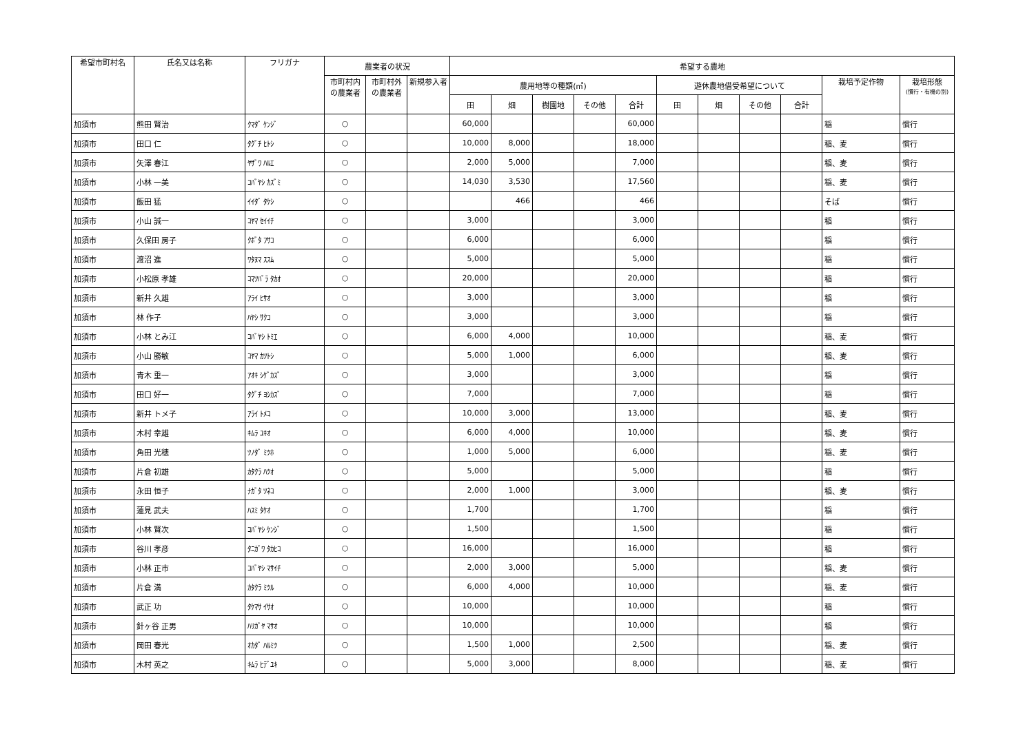| 希望市町村名 | 氏名又は名称 | フリガナ | 農業者の状況 | | | 希望する農地 | | | | | | | | | | |
| --- | --- | --- | --- | --- | --- | --- | --- | --- | --- | --- | --- | --- | --- | --- | --- | --- |
| | | | 市町村内 の農業者 | 市町村外 の農業者 | 新規参入者 | 農用地等の種類(㎡) | | | | | 遊休農地借受希望について | | | | 栽培予定作物 | 栽培形態 (慣行・有機の別) |
| | | | | | | 田 | 畑 | 樹園地 | その他 | 合計 | 田 | 畑 | その他 | 合計 | | |
| 加須市 | 熊田 賢治 | ｸﾏﾀﾞ ｹﾝｼﾞ | ○ | | | 60,000 | | | | 60,000 | | | | | 稲 | 慣行 |
| 加須市 | 田口 仁 | ﾀｸﾞﾁ ﾋﾄｼ | ○ | | | 10,000 | 8,000 | | | 18,000 | | | | | 稲、麦 | 慣行 |
| 加須市 | 矢澤 春江 | ﾔｻﾞﾜ ﾊﾙｴ | ○ | | | 2,000 | 5,000 | | | 7,000 | | | | | 稲、麦 | 慣行 |
| 加須市 | 小林 一美 | ｺﾊﾞﾔｼ ｶｽﾞﾐ | ○ | | | 14,030 | 3,530 | | | 17,560 | | | | | 稲、麦 | 慣行 |
| 加須市 | 飯田 猛 | ｲｲﾀﾞ ﾀｹｼ | ○ | | | | 466 | | | 466 | | | | | そば | 慣行 |
| 加須市 | 小山 誠一 | ｺﾔﾏ ｾｲｲﾁ | ○ | | | 3,000 | | | | 3,000 | | | | | 稲 | 慣行 |
| 加須市 | 久保田 房子 | ｸﾎﾞﾀ ﾌｻｺ | ○ | | | 6,000 | | | | 6,000 | | | | | 稲 | 慣行 |
| 加須市 | 渡沼 進 | ﾜﾀﾇﾏ ｽｽﾑ | ○ | | | 5,000 | | | | 5,000 | | | | | 稲 | 慣行 |
| 加須市 | 小松原 孝雄 | ｺﾏﾂﾊﾞﾗ ﾀｶｵ | ○ | | | 20,000 | | | | 20,000 | | | | | 稲 | 慣行 |
| 加須市 | 新井 久雄 | ｱﾗｲ ﾋｻｵ | ○ | | | 3,000 | | | | 3,000 | | | | | 稲 | 慣行 |
| 加須市 | 林 作子 | ﾊﾔｼ ｻｸｺ | ○ | | | 3,000 | | | | 3,000 | | | | | 稲 | 慣行 |
| 加須市 | 小林 とみ江 | ｺﾊﾞﾔｼ ﾄﾐｴ | ○ | | | 6,000 | 4,000 | | | 10,000 | | | | | 稲、麦 | 慣行 |
| 加須市 | 小山 勝敏 | ｺﾔﾏ ｶﾂﾄｼ | ○ | | | 5,000 | 1,000 | | | 6,000 | | | | | 稲、麦 | 慣行 |
| 加須市 | 青木 重一 | ｱｵｷ ｼｹﾞｶｽﾞ | ○ | | | 3,000 | | | | 3,000 | | | | | 稲 | 慣行 |
| 加須市 | 田口 好一 | ﾀｸﾞﾁ ﾖｼｶｽﾞ | ○ | | | 7,000 | | | | 7,000 | | | | | 稲 | 慣行 |
| 加須市 | 新井 トメ子 | ｱﾗｲ ﾄﾒｺ | ○ | | | 10,000 | 3,000 | | | 13,000 | | | | | 稲、麦 | 慣行 |
| 加須市 | 木村 幸雄 | ｷﾑﾗ ﾕｷｵ | ○ | | | 6,000 | 4,000 | | | 10,000 | | | | | 稲、麦 | 慣行 |
| 加須市 | 角田 光穂 | ﾂﾉﾀﾞ ﾐﾂﾎ | ○ | | | 1,000 | 5,000 | | | 6,000 | | | | | 稲、麦 | 慣行 |
| 加須市 | 片倉 初雄 | ｶﾀｸﾗ ﾊﾂｵ | ○ | | | 5,000 | | | | 5,000 | | | | | 稲 | 慣行 |
| 加須市 | 永田 恒子 | ﾅｶﾞﾀ ﾂﾈｺ | ○ | | | 2,000 | 1,000 | | | 3,000 | | | | | 稲、麦 | 慣行 |
| 加須市 | 蓮見 武夫 | ﾊｽﾐ ﾀｹｵ | ○ | | | 1,700 | | | | 1,700 | | | | | 稲 | 慣行 |
| 加須市 | 小林 賢次 | ｺﾊﾞﾔｼ ｹﾝｼﾞ | ○ | | | 1,500 | | | | 1,500 | | | | | 稲 | 慣行 |
| 加須市 | 谷川 孝彦 | ﾀﾆｶﾞﾜ ﾀｶﾋｺ | ○ | | | 16,000 | | | | 16,000 | | | | | 稲 | 慣行 |
| 加須市 | 小林 正市 | ｺﾊﾞﾔｼ ﾏｻｲﾁ | ○ | | | 2,000 | 3,000 | | | 5,000 | | | | | 稲、麦 | 慣行 |
| 加須市 | 片倉 満 | ｶﾀｸﾗ ﾐﾂﾙ | ○ | | | 6,000 | 4,000 | | | 10,000 | | | | | 稲、麦 | 慣行 |
| 加須市 | 武正 功 | ﾀｹﾏｻ ｲｻｵ | ○ | | | 10,000 | | | | 10,000 | | | | | 稲 | 慣行 |
| 加須市 | 針ヶ谷 正男 | ﾊﾘｶﾞﾔ ﾏｻｵ | ○ | | | 10,000 | | | | 10,000 | | | | | 稲 | 慣行 |
| 加須市 | 岡田 春光 | ｵｶﾀﾞ ﾊﾙﾐﾂ | ○ | | | 1,500 | 1,000 | | | 2,500 | | | | | 稲、麦 | 慣行 |
| 加須市 | 木村 英之 | ｷﾑﾗ ﾋﾃﾞﾕｷ | ○ | | | 5,000 | 3,000 | | | 8,000 | | | | | 稲、麦 | 慣行 |